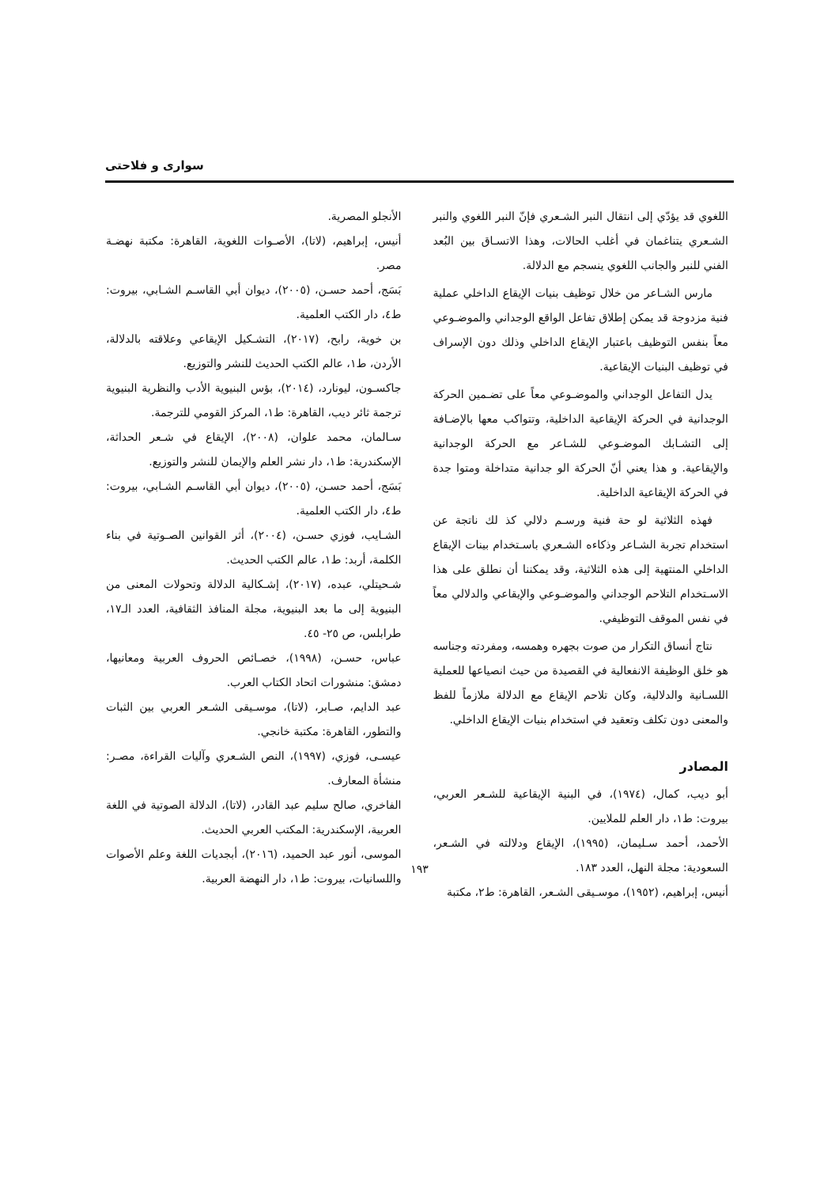سواری و فلاحتی
اللغوي قد يؤدّي إلى انتقال النبر الشـعري فإنّ النبر اللغوي والنبر الشـعري يتناغمان في أغلب الحالات، وهذا الاتسـاق بين البُعد الفني للنبر والجانب اللغوي ينسجم مع الدلالة.
مارس الشـاعر من خلال توظيف بنيات الإيقاع الداخلي عملية فنية مزدوجة قد يمكن إطلاق تفاعل الواقع الوجداني والموضـوعي معاً بنفس التوظيف باعتبار الإيقاع الداخلي وذلك دون الإسراف في توظيف البنيات الإيقاعية.
يدل التفاعل الوجداني والموضـوعي معاً على تضـمين الحركة الوجدانية في الحركة الإيقاعية الداخلية، وتتواكب معها بالإضـافة إلى التشـابك الموضـوعي للشـاعر مع الحركة الوجدانية والإيقاعية. و هذا يعني أنّ الحركة الو جدانية متداخلة ومتوا جدة في الحركة الإيقاعية الداخلية.
فهذه الثلاثية لو حة فنية ورسـم دلالي كذ لك ناتجة عن استخدام تجربة الشـاعر وذكاءه الشـعري باسـتخدام بينات الإيقاع الداخلي المنتهية إلى هذه الثلاثية، وقد يمكننا أن نطلق على هذا الاسـتخدام التلاحم الوجداني والموضـوعي والإيقاعي والدلالي معاً في نفس الموقف التوظيفي.
نتاج أنساق التكرار من صوت بجهره وهمسه، ومفردته وجناسه هو خلق الوظيفة الانفعالية في القصيدة من حيث انصياعها للعملية اللسـانية والدلالية، وكان تلاحم الإيقاع مع الدلالة ملازماً للفظ والمعنى دون تكلف وتعقيد في استخدام بنيات الإيقاع الداخلي.
المصادر
أبو ديب، كمال، (١٩٧٤)، في البنية الإيقاعية للشـعر العربي، بيروت: ط١، دار العلم للملايين.
الأحمد، أحمد سـليمان، (١٩٩٥)، الإيقاع ودلالته في الشـعر، السعودية: مجلة النهل، العدد ١٨٣.
أنيس، إبراهيم، (١٩٥٢)، موسـيقى الشـعر، القاهرة: ط٢، مكتبة
الأنجلو المصرية.
أنيس، إبراهيم، (لاتا)، الأصـوات اللغوية، القاهرة: مكتبة نهضـة مصر.
بَسَج، أحمد حسـن، (٢٠٠٥)، ديوان أبي القاسـم الشـابي، بيروت: ط٤، دار الكتب العلمية.
بن خوية، رابح، (٢٠١٧)، التشـكيل الإيقاعي وعلاقته بالدلالة، الأردن، ط١، عالم الكتب الحديث للنشر والتوزيع.
جاكسـون، ليونارد، (٢٠١٤)، بؤس البنيوية الأدب والنظرية البنيوية ترجمة ثائر ديب، القاهرة: ط١، المركز القومي للترجمة.
سـالمان، محمد علوان، (٢٠٠٨)، الإيقاع في شـعر الحداثة، الإسكندرية: ط١، دار نشر العلم والإيمان للنشر والتوزيع.
بَسَج، أحمد حسـن، (٢٠٠٥)، ديوان أبي القاسـم الشـابي، بيروت: ط٤، دار الكتب العلمية.
الشـايب، فوزي حسـن، (٢٠٠٤)، أثر القوانين الصـوتية في بناء الكلمة، أربد: ط١، عالم الكتب الحديث.
شـحيتلي، عبده، (٢٠١٧)، إشـكالية الدلالة وتحولات المعنى من البنيوية إلى ما بعد البنيوية، مجلة المنافذ الثقافية، العدد الـ١٧، طرابلس، ص ٢٥- ٤٥.
عباس، حسـن، (١٩٩٨)، خصـائص الحروف العربية ومعانيها، دمشق: منشورات اتحاد الكتاب العرب.
عبد الدايم، صـابر، (لاتا)، موسـيقى الشـعر العربي بين الثبات والتطور، القاهرة: مكتبة خانجي.
عيسـى، فوزي، (١٩٩٧)، النص الشـعري وآليات القراءة، مصـر: منشأة المعارف.
الفاخري، صالح سليم عبد القادر، (لاتا)، الدلالة الصوتية في اللغة العربية، الإسكندرية: المكتب العربي الحديث.
الموسى، أنور عبد الحميد، (٢٠١٦)، أبجديات اللغة وعلم الأصوات واللسانيات، بيروت: ط١، دار النهضة العربية.
١٩٣